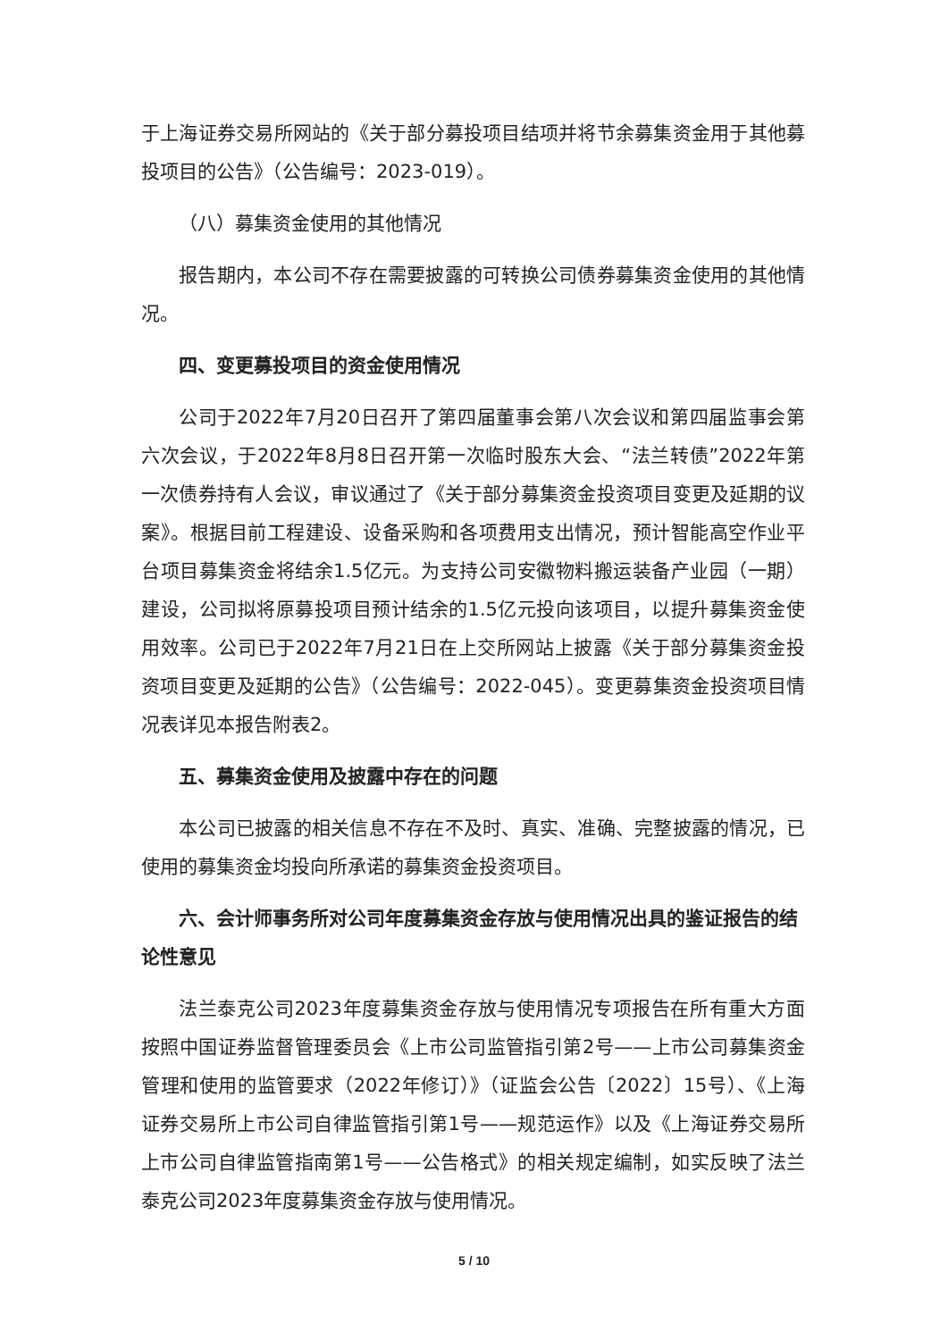于上海证券交易所网站的《关于部分募投项目结项并将节余募集资金用于其他募投项目的公告》（公告编号：2023-019）。
（八）募集资金使用的其他情况
报告期内，本公司不存在需要披露的可转换公司债券募集资金使用的其他情况。
四、变更募投项目的资金使用情况
公司于2022年7月20日召开了第四届董事会第八次会议和第四届监事会第六次会议，于2022年8月8日召开第一次临时股东大会、“法兰转债”2022年第一次债券持有人会议，审议通过了《关于部分募集资金投资项目变更及延期的议案》。根据目前工程建设、设备采购和各项费用支出情况，预计智能高空作业平台项目募集资金将结余1.5亿元。为支持公司安徽物料搬运装备产业园（一期）建设，公司拟将原募投项目预计结余的1.5亿元投向该项目，以提升募集资金使用效率。公司已于2022年7月21日在上交所网站上披露《关于部分募集资金投资项目变更及延期的公告》（公告编号：2022-045）。变更募集资金投资项目情况表详见本报告附表2。
五、募集资金使用及披露中存在的问题
本公司已披露的相关信息不存在不及时、真实、准确、完整披露的情况，已使用的募集资金均投向所承诺的募集资金投资项目。
六、会计师事务所对公司年度募集资金存放与使用情况出具的鉴证报告的结论性意见
法兰泰克公司2023年度募集资金存放与使用情况专项报告在所有重大方面按照中国证券监督管理委员会《上市公司监管指引第2号——上市公司募集资金管理和使用的监管要求（2022年修订）》（证监会公告〔2022〕15号）、《上海证券交易所上市公司自律监管指引第1号——规范运作》以及《上海证券交易所上市公司自律监管指南第1号——公告格式》的相关规定编制，如实反映了法兰泰克公司2023年度募集资金存放与使用情况。
5 / 10